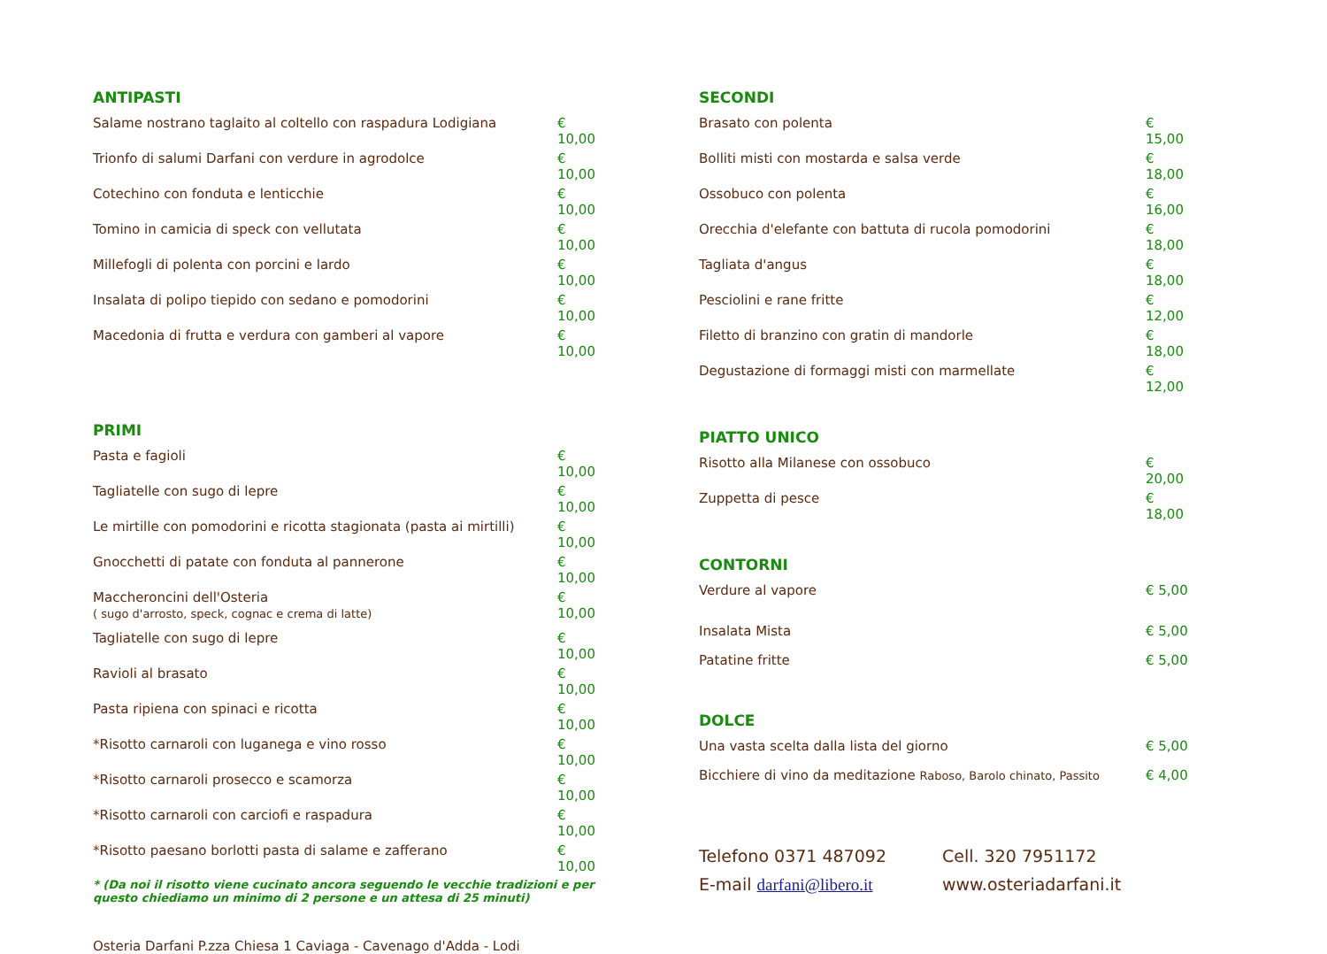ANTIPASTI
| Salame nostrano taglaito al coltello con raspadura Lodigiana | € 10,00 |
| Trionfo di salumi Darfani con verdure in agrodolce | € 10,00 |
| Cotechino con fonduta e lenticchie | € 10,00 |
| Tomino in camicia di speck con vellutata | € 10,00 |
| Millefogli di polenta con porcini e lardo | € 10,00 |
| Insalata di polipo tiepido con sedano e pomodorini | € 10,00 |
| Macedonia di frutta e verdura con gamberi al vapore | € 10,00 |
PRIMI
| Pasta e fagioli | € 10,00 |
| Tagliatelle con sugo di lepre | € 10,00 |
| Le mirtille con pomodorini e ricotta stagionata (pasta ai mirtilli) | € 10,00 |
| Gnocchetti di patate con fonduta al pannerone | € 10,00 |
| Maccheroncini dell'Osteria ( sugo d'arrosto, speck, cognac e crema di latte) | € 10,00 |
| Tagliatelle con sugo di lepre | € 10,00 |
| Ravioli al brasato | € 10,00 |
| Pasta ripiena con spinaci e ricotta | € 10,00 |
| *Risotto carnaroli con luganega e vino rosso | € 10,00 |
| *Risotto carnaroli prosecco e scamorza | € 10,00 |
| *Risotto carnaroli con carciofi e raspadura | € 10,00 |
| *Risotto paesano borlotti pasta di salame e zafferano | € 10,00 |
* (Da noi il risotto viene cucinato ancora seguendo le vecchie tradizioni e per questo chiediamo un minimo di 2 persone e un attesa di 25 minuti)
Osteria Darfani P.zza Chiesa 1 Caviaga - Cavenago d'Adda - Lodi
SECONDI
| Brasato con polenta | € 15,00 |
| Bolliti misti con mostarda e salsa verde | € 18,00 |
| Ossobuco con polenta | € 16,00 |
| Orecchia d'elefante con battuta di rucola pomodorini | € 18,00 |
| Tagliata d'angus | € 18,00 |
| Pesciolini e rane fritte | € 12,00 |
| Filetto di branzino con gratin di mandorle | € 18,00 |
| Degustazione di formaggi misti con marmellate | € 12,00 |
PIATTO UNICO
| Risotto alla Milanese con ossobuco | € 20,00 |
| Zuppetta di pesce | € 18,00 |
CONTORNI
| Verdure al vapore | € 5,00 |
| Insalata Mista | € 5,00 |
| Patatine fritte | € 5,00 |
DOLCE
| Una vasta scelta dalla lista del giorno | € 5,00 |
| Bicchiere di vino da meditazione Raboso, Barolo chinato, Passito | € 4,00 |
Telefono 0371 487092 Cell. 320 7951172
E-mail darfani@libero.it www.osteriadarfani.it